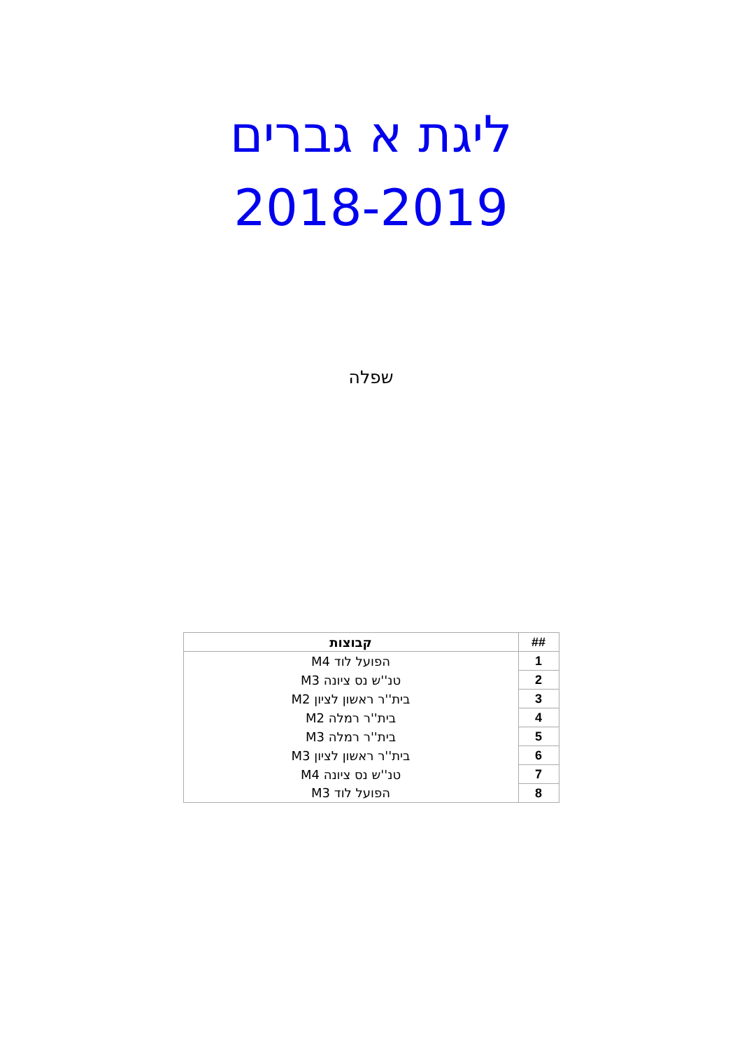ליגת א גברים
2018-2019
שפלה
| ## | קבוצות |
| --- | --- |
| 1 | הפועל לוד M4 |
| 2 | טנ''ש נס ציונה M3 |
| 3 | בית''ר ראשון לציון M2 |
| 4 | בית''ר רמלה M2 |
| 5 | בית''ר רמלה M3 |
| 6 | בית''ר ראשון לציון M3 |
| 7 | טנ''ש נס ציונה M4 |
| 8 | הפועל לוד M3 |